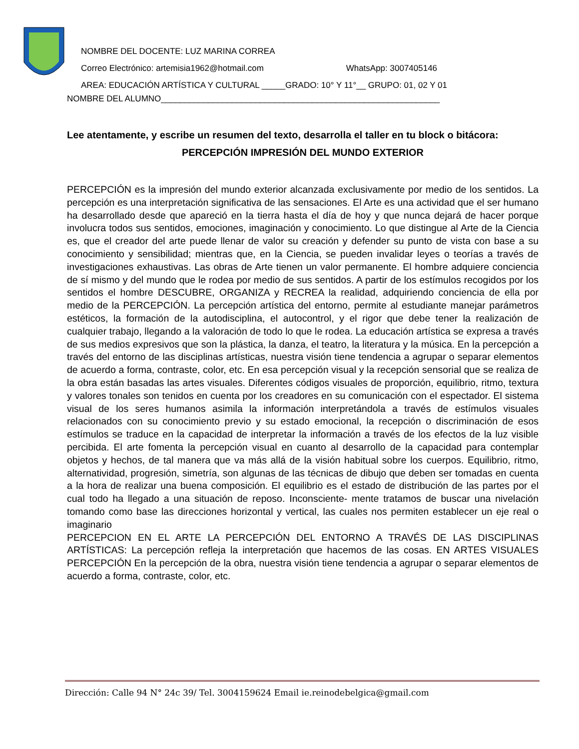NOMBRE DEL DOCENTE: LUZ MARINA CORREA
Correo Electrónico: artemisia1962@hotmail.com WhatsApp: 3007405146
AREA: EDUCACIÓN ARTÍSTICA Y CULTURAL _____GRADO: 10° Y 11°__ GRUPO: 01, 02 Y 01
NOMBRE DEL ALUMNO___________________________________________________________
Lee atentamente, y escribe un resumen del texto, desarrolla el taller en tu block o bitácora:
PERCEPCIÓN IMPRESIÓN DEL MUNDO EXTERIOR
PERCEPCIÓN es la impresión del mundo exterior alcanzada exclusivamente por medio de los sentidos. La percepción es una interpretación significativa de las sensaciones. El Arte es una actividad que el ser humano ha desarrollado desde que apareció en la tierra hasta el día de hoy y que nunca dejará de hacer porque involucra todos sus sentidos, emociones, imaginación y conocimiento. Lo que distingue al Arte de la Ciencia es, que el creador del arte puede llenar de valor su creación y defender su punto de vista con base a su conocimiento y sensibilidad; mientras que, en la Ciencia, se pueden invalidar leyes o teorías a través de investigaciones exhaustivas. Las obras de Arte tienen un valor permanente. El hombre adquiere conciencia de sí mismo y del mundo que le rodea por medio de sus sentidos. A partir de los estímulos recogidos por los sentidos el hombre DESCUBRE, ORGANIZA y RECREA la realidad, adquiriendo conciencia de ella por medio de la PERCEPCIÓN. La percepción artística del entorno, permite al estudiante manejar parámetros estéticos, la formación de la autodisciplina, el autocontrol, y el rigor que debe tener la realización de cualquier trabajo, llegando a la valoración de todo lo que le rodea. La educación artística se expresa a través de sus medios expresivos que son la plástica, la danza, el teatro, la literatura y la música. En la percepción a través del entorno de las disciplinas artísticas, nuestra visión tiene tendencia a agrupar o separar elementos de acuerdo a forma, contraste, color, etc. En esa percepción visual y la recepción sensorial que se realiza de la obra están basadas las artes visuales. Diferentes códigos visuales de proporción, equilibrio, ritmo, textura y valores tonales son tenidos en cuenta por los creadores en su comunicación con el espectador. El sistema visual de los seres humanos asimila la información interpretándola a través de estímulos visuales relacionados con su conocimiento previo y su estado emocional, la recepción o discriminación de esos estímulos se traduce en la capacidad de interpretar la información a través de los efectos de la luz visible percibida. El arte fomenta la percepción visual en cuanto al desarrollo de la capacidad para contemplar objetos y hechos, de tal manera que va más allá de la visión habitual sobre los cuerpos. Equilibrio, ritmo, alternatividad, progresión, simetría, son algunas de las técnicas de dibujo que deben ser tomadas en cuenta a la hora de realizar una buena composición. El equilibrio es el estado de distribución de las partes por el cual todo ha llegado a una situación de reposo. Inconsciente- mente tratamos de buscar una nivelación tomando como base las direcciones horizontal y vertical, las cuales nos permiten establecer un eje real o imaginario
PERCEPCION EN EL ARTE LA PERCEPCIÓN DEL ENTORNO A TRAVÉS DE LAS DISCIPLINAS ARTÍSTICAS: La percepción refleja la interpretación que hacemos de las cosas. EN ARTES VISUALES PERCEPCIÓN En la percepción de la obra, nuestra visión tiene tendencia a agrupar o separar elementos de acuerdo a forma, contraste, color, etc.
Dirección: Calle 94 N° 24c 39/ Tel. 3004159624 Email ie.reinodebelgica@gmail.com